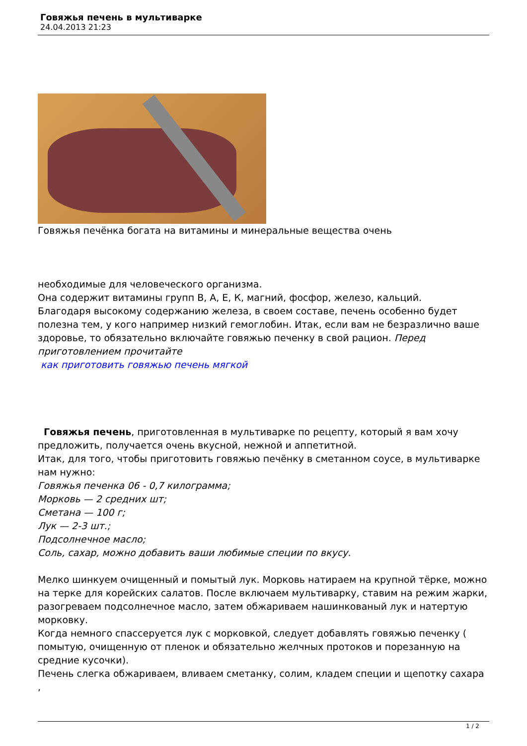Говяжья печень в мультиварке
24.04.2013 21:23
Говяжья печёнка богата на витамины и минеральные вещества очень
необходимые для человеческого организма.
Она содержит витамины групп В, А, Е, К, магний, фосфор, железо, кальций.
Благодаря высокому содержанию железа, в своем составе, печень особенно будет полезна тем, у кого например низкий гемоглобин. Итак, если вам не безразлично ваше здоровье, то обязательно включайте говяжью печенку в свой рацион. Перед приготовлением прочитайте
как приготовить говяжью печень мягкой
Говяжья печень, приготовленная в мультиварке по рецепту, который я вам хочу предложить, получается очень вкусной, нежной и аппетитной.
Итак, для того, чтобы приготовить говяжью печёнку в сметанном соусе, в мультиварке нам нужно:
Говяжья печенка 06 - 0,7 килограмма;
Морковь — 2 средних шт;
Сметана — 100 г;
Лук — 2-3 шт.;
Подсолнечное масло;
Соль, сахар, можно добавить ваши любимые специи по вкусу.
Мелко шинкуем очищенный и помытый лук. Морковь натираем на крупной тёрке, можно на терке для корейских салатов. После включаем мультиварку, ставим на режим жарки, разогреваем подсолнечное масло, затем обжариваем нашинкованый лук и натертую морковку.
Когда немного спассеруется лук с морковкой, следует добавлять говяжью печенку ( помытую, очищенную от пленок и обязательно желчных протоков и порезанную на средние кусочки).
Печень слегка обжариваем, вливаем сметанку, солим, кладем специи и щепотку сахара ,
1 / 2